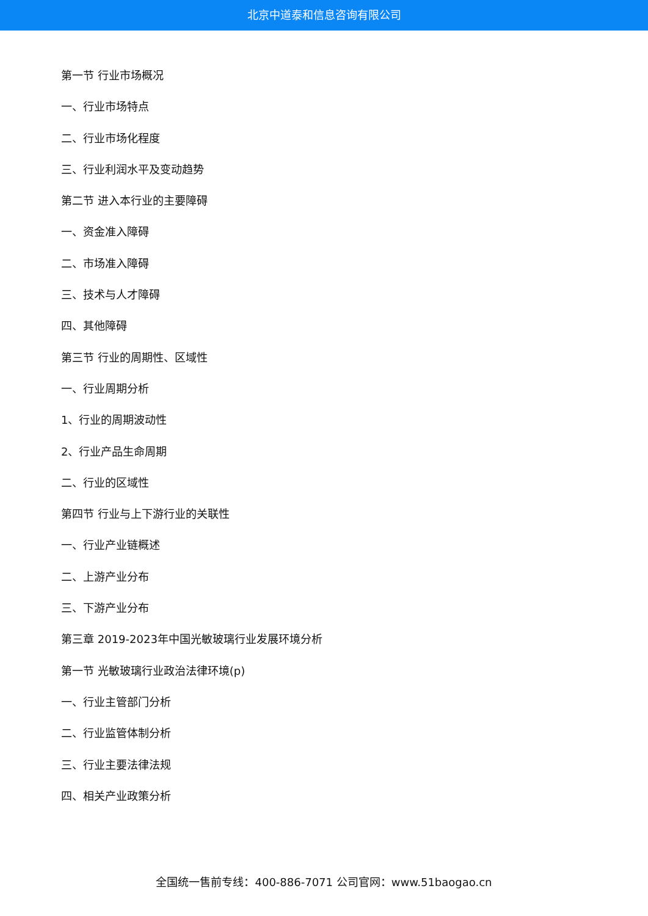北京中道泰和信息咨询有限公司
第一节 行业市场概况
一、行业市场特点
二、行业市场化程度
三、行业利润水平及变动趋势
第二节 进入本行业的主要障碍
一、资金准入障碍
二、市场准入障碍
三、技术与人才障碍
四、其他障碍
第三节 行业的周期性、区域性
一、行业周期分析
1、行业的周期波动性
2、行业产品生命周期
二、行业的区域性
第四节 行业与上下游行业的关联性
一、行业产业链概述
二、上游产业分布
三、下游产业分布
第三章 2019-2023年中国光敏玻璃行业发展环境分析
第一节 光敏玻璃行业政治法律环境(p)
一、行业主管部门分析
二、行业监管体制分析
三、行业主要法律法规
四、相关产业政策分析
全国统一售前专线：400-886-7071 公司官网：www.51baogao.cn